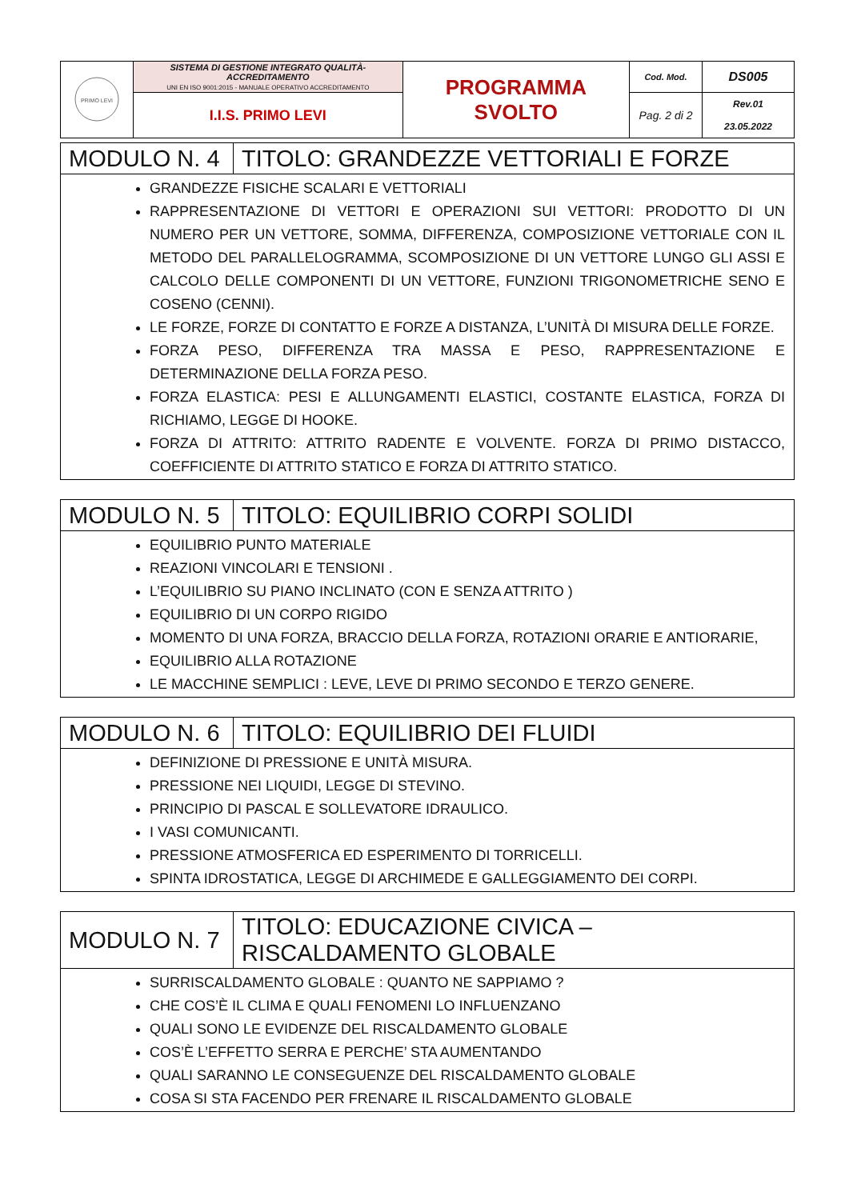| PRIMO LEVI | SISTEMA DI GESTIONE INTEGRATO QUALITÀ-ACCREDITAMENTO UNI EN ISO 9001:2015 - MANUALE OPERATIVO ACCREDITAMENTO | PROGRAMMA SVOLTO | Cod. Mod. | DS005 |
| | I.I.S. PRIMO LEVI | | Pag. 2 di 2 | Rev.01 23.05.2022 |
| MODULO N. 4 | TITOLO: GRANDEZZE VETTORIALI E FORZE |
| GRANDEZZE FISICHE SCALARI E VETTORIALI RAPPRESENTAZIONE DI VETTORI E OPERAZIONI SUI VETTORI: PRODOTTO DI UN NUMERO PER UN VETTORE, SOMMA, DIFFERENZA, COMPOSIZIONE VETTORIALE CON IL METODO DEL PARALLELOGRAMMA, SCOMPOSIZIONE DI UN VETTORE LUNGO GLI ASSI E CALCOLO DELLE COMPONENTI DI UN VETTORE, FUNZIONI TRIGONOMETRICHE SENO E COSENO (CENNI). LE FORZE, FORZE DI CONTATTO E FORZE A DISTANZA, L’UNITÀ DI MISURA DELLE FORZE. FORZA PESO, DIFFERENZA TRA MASSA E PESO, RAPPRESENTAZIONE E DETERMINAZIONE DELLA FORZA PESO. FORZA ELASTICA: PESI E ALLUNGAMENTI ELASTICI, COSTANTE ELASTICA, FORZA DI RICHIAMO, LEGGE DI HOOKE. FORZA DI ATTRITO: ATTRITO RADENTE E VOLVENTE. FORZA DI PRIMO DISTACCO, COEFFICIENTE DI ATTRITO STATICO E FORZA DI ATTRITO STATICO. | |
| MODULO N. 5 | TITOLO: EQUILIBRIO CORPI SOLIDI |
| EQUILIBRIO PUNTO MATERIALE REAZIONI VINCOLARI E TENSIONI . L’EQUILIBRIO SU PIANO INCLINATO (CON E SENZA ATTRITO ) EQUILIBRIO DI UN CORPO RIGIDO MOMENTO DI UNA FORZA, BRACCIO DELLA FORZA, ROTAZIONI ORARIE E ANTIORARIE, EQUILIBRIO ALLA ROTAZIONE LE MACCHINE SEMPLICI : LEVE, LEVE DI PRIMO SECONDO E TERZO GENERE. | |
| MODULO N. 6 | TITOLO: EQUILIBRIO DEI FLUIDI |
| DEFINIZIONE DI PRESSIONE E UNITÀ MISURA. PRESSIONE NEI LIQUIDI, LEGGE DI STEVINO. PRINCIPIO DI PASCAL E SOLLEVATORE IDRAULICO. I VASI COMUNICANTI. PRESSIONE ATMOSFERICA ED ESPERIMENTO DI TORRICELLI. SPINTA IDROSTATICA, LEGGE DI ARCHIMEDE E GALLEGGIAMENTO DEI CORPI. | |
| MODULO N. 7 | TITOLO: EDUCAZIONE CIVICA – RISCALDAMENTO GLOBALE |
| SURRISCALDAMENTO GLOBALE : QUANTO NE SAPPIAMO ? CHE COS’È IL CLIMA E QUALI FENOMENI LO INFLUENZANO QUALI SONO LE EVIDENZE DEL RISCALDAMENTO GLOBALE COS’È L’EFFETTO SERRA E PERCHE’ STA AUMENTANDO QUALI SARANNO LE CONSEGUENZE DEL RISCALDAMENTO GLOBALE COSA SI STA FACENDO PER FRENARE IL RISCALDAMENTO GLOBALE | |